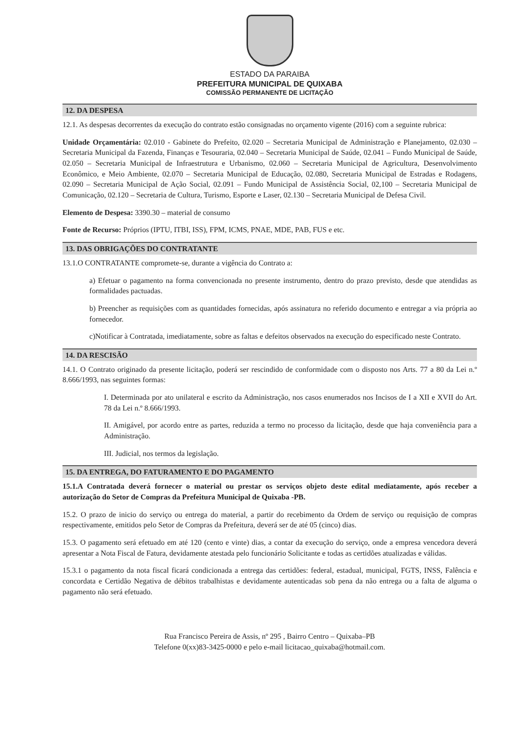ESTADO DA PARAIBA
PREFEITURA MUNICIPAL DE QUIXABA
COMISSÃO PERMANENTE DE LICITAÇÃO
12. DA DESPESA
12.1. As despesas decorrentes da execução do contrato estão consignadas no orçamento vigente (2016) com a seguinte rubrica:
Unidade Orçamentária: 02.010 - Gabinete do Prefeito, 02.020 – Secretaria Municipal de Administração e Planejamento, 02.030 – Secretaria Municipal da Fazenda, Finanças e Tesouraria, 02.040 – Secretaria Municipal de Saúde, 02.041 – Fundo Municipal de Saúde, 02.050 – Secretaria Municipal de Infraestrutura e Urbanismo, 02.060 – Secretaria Municipal de Agricultura, Desenvolvimento Econômico, e Meio Ambiente, 02.070 – Secretaria Municipal de Educação, 02.080, Secretaria Municipal de Estradas e Rodagens, 02.090 – Secretaria Municipal de Ação Social, 02.091 – Fundo Municipal de Assistência Social, 02,100 – Secretaria Municipal de Comunicação, 02.120 – Secretaria de Cultura, Turismo, Esporte e Laser, 02.130 – Secretaria Municipal de Defesa Civil.
Elemento de Despesa: 3390.30 – material de consumo
Fonte de Recurso: Próprios (IPTU, ITBI, ISS), FPM, ICMS, PNAE, MDE, PAB, FUS e etc.
13. DAS OBRIGAÇÕES DO CONTRATANTE
13.1.O CONTRATANTE compromete-se, durante a vigência do Contrato a:
a) Efetuar o pagamento na forma convencionada no presente instrumento, dentro do prazo previsto, desde que atendidas as formalidades pactuadas.
b) Preencher as requisições com as quantidades fornecidas, após assinatura no referido documento e entregar a via própria ao fornecedor.
c)Notificar à Contratada, imediatamente, sobre as faltas e defeitos observados na execução do especificado neste Contrato.
14. DA RESCISÃO
14.1. O Contrato originado da presente licitação, poderá ser rescindido de conformidade com o disposto nos Arts. 77 a 80 da Lei n.º 8.666/1993, nas seguintes formas:
I. Determinada por ato unilateral e escrito da Administração, nos casos enumerados nos Incisos de I a XII e XVII do Art. 78 da Lei n.º 8.666/1993.
II. Amigável, por acordo entre as partes, reduzida a termo no processo da licitação, desde que haja conveniência para a Administração.
III. Judicial, nos termos da legislação.
15. DA ENTREGA, DO FATURAMENTO E DO PAGAMENTO
15.1.A Contratada deverá fornecer o material ou prestar os serviços objeto deste edital mediatamente, após receber a autorização do Setor de Compras da Prefeitura Municipal de Quixaba -PB.
15.2. O prazo de inicio do serviço ou entrega do material, a partir do recebimento da Ordem de serviço ou requisição de compras respectivamente, emitidos pelo Setor de Compras da Prefeitura, deverá ser de até 05 (cinco) dias.
15.3. O pagamento será efetuado em até 120 (cento e vinte) dias, a contar da execução do serviço, onde a empresa vencedora deverá apresentar a Nota Fiscal de Fatura, devidamente atestada pelo funcionário Solicitante e todas as certidões atualizadas e válidas.
15.3.1 o pagamento da nota fiscal ficará condicionada a entrega das certidões: federal, estadual, municipal, FGTS, INSS, Falência e concordata e Certidão Negativa de débitos trabalhistas e devidamente autenticadas sob pena da não entrega ou a falta de alguma o pagamento não será efetuado.
Rua Francisco Pereira de Assis, nº 295 , Bairro Centro – Quixaba–PB
Telefone 0(xx)83-3425-0000 e pelo e-mail licitacao_quixaba@hotmail.com.